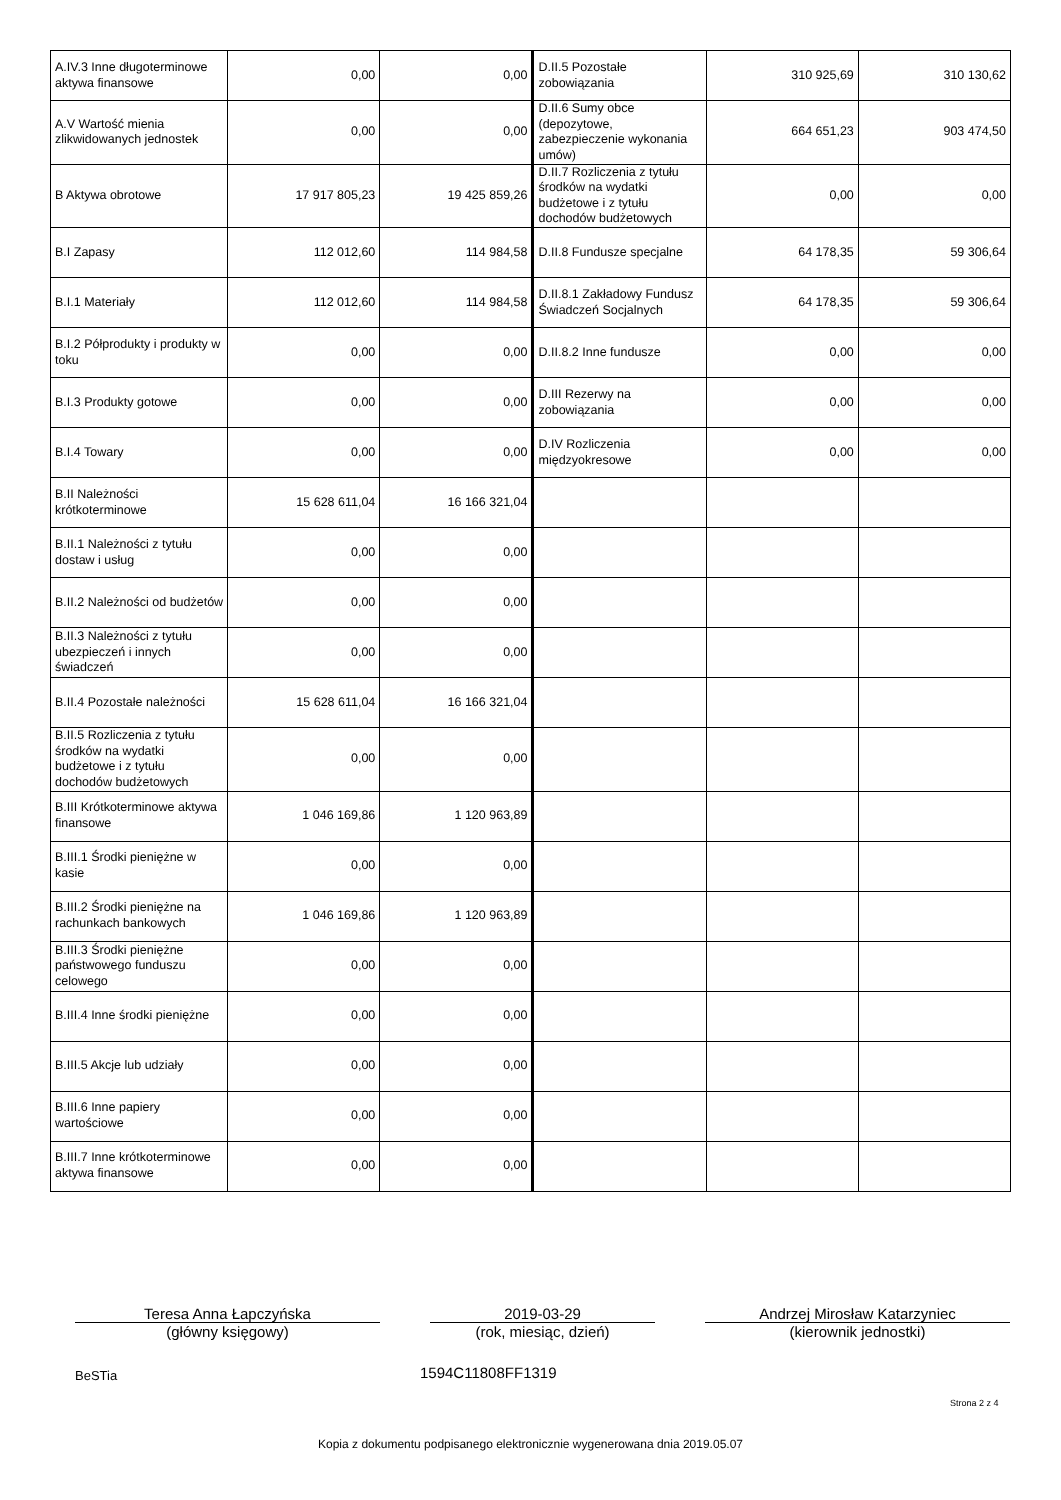| A.IV.3 Inne długoterminowe aktywa finansowe | 0,00 | 0,00 | D.II.5 Pozostałe zobowiązania | 310 925,69 | 310 130,62 |
| A.V Wartość mienia zlikwidowanych jednostek | 0,00 | 0,00 | D.II.6 Sumy obce (depozytowe, zabezpieczenie wykonania umów) | 664 651,23 | 903 474,50 |
| B Aktywa obrotowe | 17 917 805,23 | 19 425 859,26 | D.II.7 Rozliczenia z tytułu środków na wydatki budżetowe i z tytułu dochodów budżetowych | 0,00 | 0,00 |
| B.I Zapasy | 112 012,60 | 114 984,58 | D.II.8 Fundusze specjalne | 64 178,35 | 59 306,64 |
| B.I.1 Materiały | 112 012,60 | 114 984,58 | D.II.8.1 Zakładowy Fundusz Świadczeń Socjalnych | 64 178,35 | 59 306,64 |
| B.I.2 Półprodukty i produkty w toku | 0,00 | 0,00 | D.II.8.2 Inne fundusze | 0,00 | 0,00 |
| B.I.3 Produkty gotowe | 0,00 | 0,00 | D.III Rezerwy na zobowiązania | 0,00 | 0,00 |
| B.I.4 Towary | 0,00 | 0,00 | D.IV Rozliczenia międzyokresowe | 0,00 | 0,00 |
| B.II Należności krótkoterminowe | 15 628 611,04 | 16 166 321,04 | | | |
| B.II.1 Należności z tytułu dostaw i usług | 0,00 | 0,00 | | | |
| B.II.2 Należności od budżetów | 0,00 | 0,00 | | | |
| B.II.3 Należności z tytułu ubezpieczeń i innych świadczeń | 0,00 | 0,00 | | | |
| B.II.4 Pozostałe należności | 15 628 611,04 | 16 166 321,04 | | | |
| B.II.5 Rozliczenia z tytułu środków na wydatki budżetowe i z tytułu dochodów budżetowych | 0,00 | 0,00 | | | |
| B.III Krótkoterminowe aktywa finansowe | 1 046 169,86 | 1 120 963,89 | | | |
| B.III.1 Środki pieniężne w kasie | 0,00 | 0,00 | | | |
| B.III.2 Środki pieniężne na rachunkach bankowych | 1 046 169,86 | 1 120 963,89 | | | |
| B.III.3 Środki pieniężne państwowego funduszu celowego | 0,00 | 0,00 | | | |
| B.III.4 Inne środki pieniężne | 0,00 | 0,00 | | | |
| B.III.5 Akcje lub udziały | 0,00 | 0,00 | | | |
| B.III.6 Inne papiery wartościowe | 0,00 | 0,00 | | | |
| B.III.7 Inne krótkoterminowe aktywa finansowe | 0,00 | 0,00 | | | |
Teresa Anna Łapczyńska
(główny księgowy)
2019-03-29
(rok, miesiąc, dzień)
Andrzej Mirosław Katarzyniec
(kierownik jednostki)
BeSTia 1594C11808FF1319
Strona 2 z 4
Kopia z dokumentu podpisanego elektronicznie wygenerowana dnia 2019.05.07